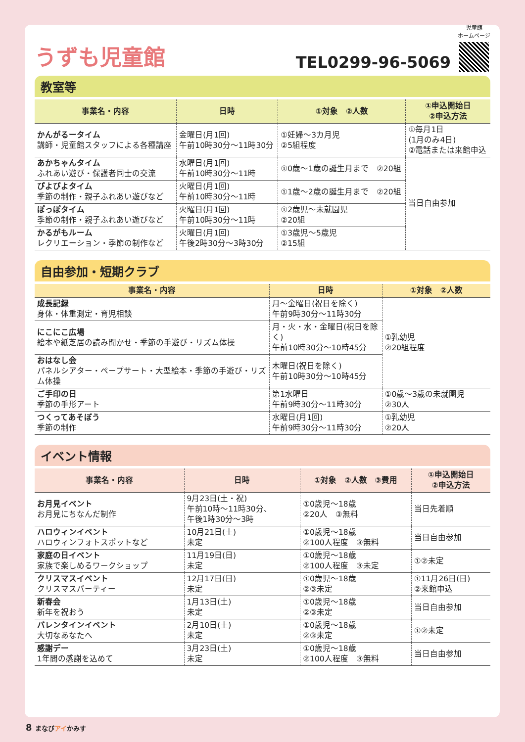うずも児童館
TEL0299-96-5069
児童館
ホームページ
教室等
| 事業名・内容 | 日時 | ①対象 ②人数 | ①申込開始日 ②申込方法 |
| --- | --- | --- | --- |
| かんがるータイム 講師・児童館スタッフによる各種講座 | 金曜日(月1回) 午前10時30分～11時30分 | ①妊婦～3カ月児 ②5組程度 | ①毎月1日 (1月のみ4日) ②電話または来館申込 |
| あかちゃんタイム ふれあい遊び・保護者同士の交流 | 水曜日(月1回) 午前10時30分～11時 | ①0歳～1歳の誕生月まで ②20組 | 当日自由参加 |
| ぴよぴよタイム 季節の制作・親子ふれあい遊びなど | 火曜日(月1回) 午前10時30分～11時 | ①1歳～2歳の誕生月まで ②20組 | |
| ぽっぽタイム 季節の制作・親子ふれあい遊びなど | 火曜日(月1回) 午前10時30分～11時 | ①2歳児～未就園児 ②20組 | |
| かるがもルーム レクリエーション・季節の制作など | 火曜日(月1回) 午後2時30分～3時30分 | ①3歳児～5歳児 ②15組 | |
自由参加・短期クラブ
| 事業名・内容 | 日時 | ①対象 ②人数 |
| --- | --- | --- |
| 成長記録 身体・体重測定・育児相談 | 月～金曜日(祝日を除く) 午前9時30分～11時30分 | ①乳幼児 ②20組程度 |
| にこにこ広場 絵本や紙芝居の読み聞かせ・季節の手遊び・リズム体操 | 月・火・水・金曜日(祝日を除く) 午前10時30分～10時45分 | |
| おはなし会 パネルシアター・ペープサート・大型絵本・季節の手遊び・リズム体操 | 木曜日(祝日を除く) 午前10時30分～10時45分 | |
| ご手印の日 季節の手形アート | 第1水曜日 午前9時30分～11時30分 | ①0歳～3歳の未就園児 ②30人 |
| つくってあそぼう 季節の制作 | 水曜日(月1回) 午前9時30分～11時30分 | ①乳幼児 ②20人 |
イベント情報
| 事業名・内容 | 日時 | ①対象 ②人数 ③費用 | ①申込開始日 ②申込方法 |
| --- | --- | --- | --- |
| お月見イベント お月見にちなんだ制作 | 9月23日(土・祝) 午前10時～11時30分、 午後1時30分～3時 | ①0歳児～18歳 ②20人 ③無料 | 当日先着順 |
| ハロウィンイベント ハロウィンフォトスポットなど | 10月21日(土) 未定 | ①0歳児～18歳 ②100人程度 ③無料 | 当日自由参加 |
| 家庭の日イベント 家族で楽しめるワークショップ | 11月19日(日) 未定 | ①0歳児～18歳 ②100人程度 ③未定 | ①②未定 |
| クリスマスイベント クリスマスパーティー | 12月17日(日) 未定 | ①0歳児～18歳 ②③未定 | ①11月26日(日) ②来館申込 |
| 新春会 新年を祝おう | 1月13日(土) 未定 | ①0歳児～18歳 ②③未定 | 当日自由参加 |
| バレンタインイベント 大切なあなたへ | 2月10日(土) 未定 | ①0歳児～18歳 ②③未定 | ①②未定 |
| 感謝デー 1年間の感謝を込めて | 3月23日(土) 未定 | ①0歳児～18歳 ②100人程度 ③無料 | 当日自由参加 |
8 まなびアイかみす